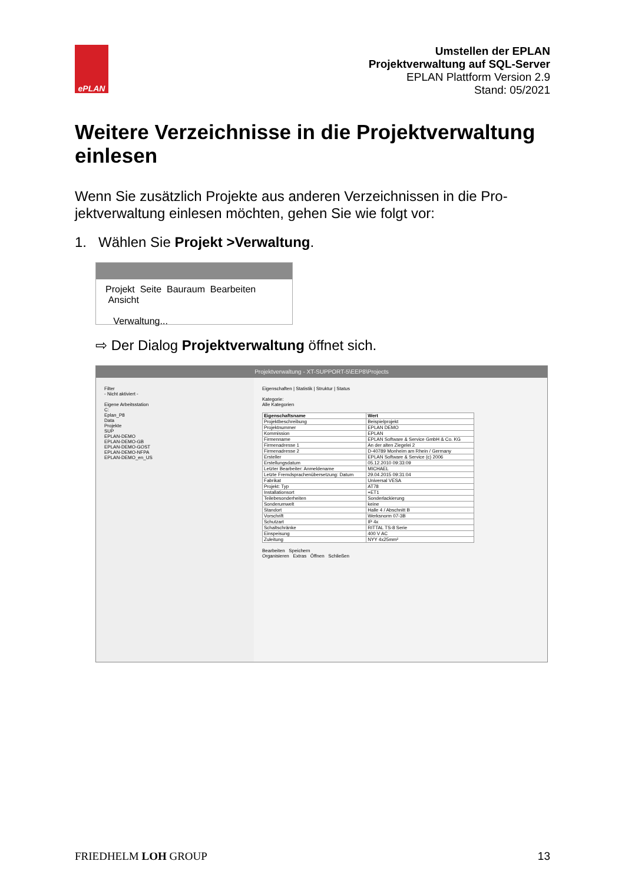ePLAN
Umstellen der EPLAN
Projektverwaltung auf SQL-Server
EPLAN Plattform Version 2.9
Stand: 05/2021
Weitere Verzeichnisse in die Projektverwaltung einlesen
Wenn Sie zusätzlich Projekte aus anderen Verzeichnissen in die Pro-jektverwaltung einlesen möchten, gehen Sie wie folgt vor:
1. Wählen Sie Projekt >Verwaltung.
Projekt Seite Bauraum Bearbeiten Ansicht
Verwaltung...
⇨ Der Dialog Projektverwaltung öffnet sich.
Projektverwaltung - XT-SUPPORT-5\EEP8\Projects
Filter
- Nicht aktiviert -
Eigene Arbeitsstation
C:
Eplan_P8
Data
Projekte
SUP
EPLAN-DEMO
EPLAN-DEMO-GB
EPLAN-DEMO-GOST
EPLAN-DEMO-NFPA
EPLAN-DEMO_en_US
Eigenschaften | Statistik | Struktur | Status
Kategorie:
Alle Kategorien
| Eigenschaftsname | Wert |
| --- | --- |
| Projektbeschreibung | Beispielprojekt |
| Projektnummer | EPLAN DEMO |
| Kommission | EPLAN |
| Firmenname | EPLAN Software & Service GmbH & Co. KG |
| Firmenadresse 1 | An der alten Ziegelei 2 |
| Firmenadresse 2 | D-40789 Monheim am Rhein / Germany |
| Ersteller | EPLAN Software & Service (c) 2006 |
| Erstellungsdatum | 05.12.2010 09:33:09 |
| Letzter Bearbeiter: Anmeldename | MICHAEL |
| Letzte Fremdsprachenübersetzung: Datum | 29.04.2015 09:31:04 |
| Fabrikat | Universal VESA |
| Projekt: Typ | AT78 |
| Installationsort | +ET1 |
| Teilebesonderheiten | Sonderlackierung |
| Sonderumwelt | keine |
| Standort | Halle 4 / Abschnitt B |
| Vorschrift | Werksnorm 07-3B |
| Schutzart | IP 4x |
| Schaltschränke | RITTAL TS-8 Serie |
| Einspeisung | 400 V AC |
| Zuleitung | NYY 4x25mm² |
Bearbeiten Speichern
Organisieren Extras Öffnen Schließen
FRIEDHELM LOH GROUP 13